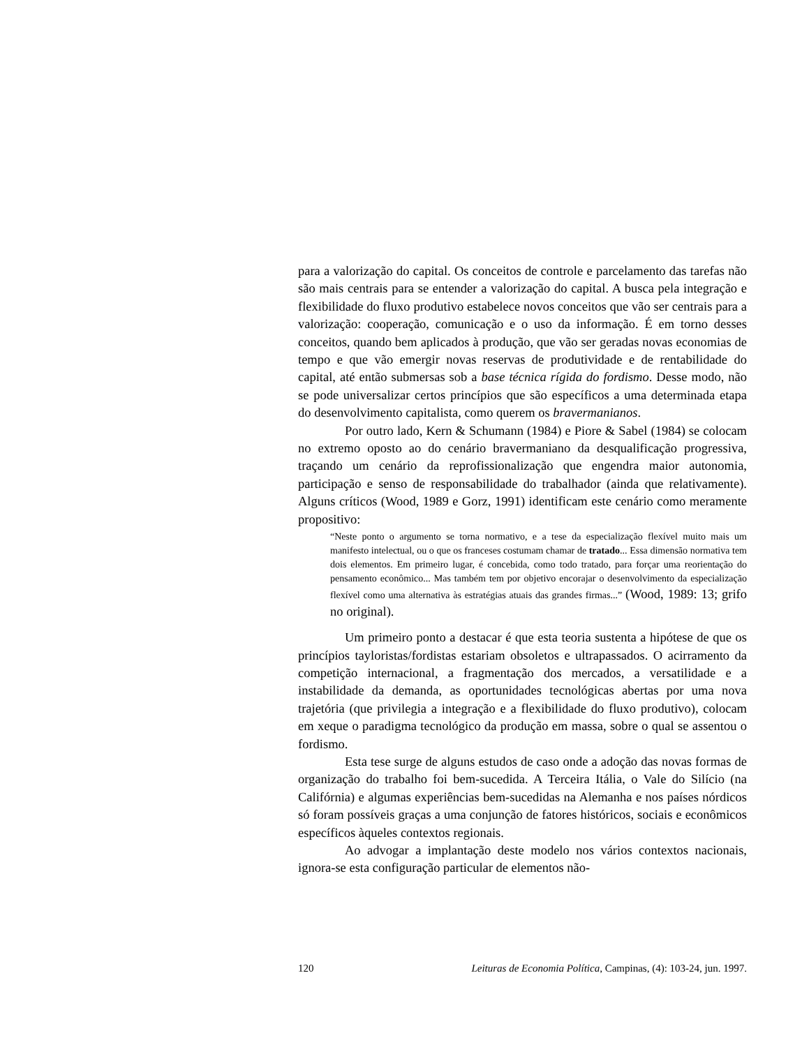para a valorização do capital. Os conceitos de controle e parcelamento das tarefas não são mais centrais para se entender a valorização do capital. A busca pela integração e flexibilidade do fluxo produtivo estabelece novos conceitos que vão ser centrais para a valorização: cooperação, comunicação e o uso da informação. É em torno desses conceitos, quando bem aplicados à produção, que vão ser geradas novas economias de tempo e que vão emergir novas reservas de produtividade e de rentabilidade do capital, até então submersas sob a base técnica rígida do fordismo. Desse modo, não se pode universalizar certos princípios que são específicos a uma determinada etapa do desenvolvimento capitalista, como querem os bravermanianos.
Por outro lado, Kern & Schumann (1984) e Piore & Sabel (1984) se colocam no extremo oposto ao do cenário bravermaniano da desqualificação progressiva, traçando um cenário da reprofissionalização que engendra maior autonomia, participação e senso de responsabilidade do trabalhador (ainda que relativamente). Alguns críticos (Wood, 1989 e Gorz, 1991) identificam este cenário como meramente propositivo:
“Neste ponto o argumento se torna normativo, e a tese da especialização flexível muito mais um manifesto intelectual, ou o que os franceses costumam chamar de tratado... Essa dimensão normativa tem dois elementos. Em primeiro lugar, é concebida, como todo tratado, para forçar uma reorientação do pensamento econômico... Mas também tem por objetivo encorajar o desenvolvimento da especialização flexível como uma alternativa às estratégias atuais das grandes firmas...” (Wood, 1989: 13; grifo no original).
Um primeiro ponto a destacar é que esta teoria sustenta a hipótese de que os princípios tayloristas/fordistas estariam obsoletos e ultrapassados. O acirramento da competição internacional, a fragmentação dos mercados, a versatilidade e a instabilidade da demanda, as oportunidades tecnológicas abertas por uma nova trajetória (que privilegia a integração e a flexibilidade do fluxo produtivo), colocam em xeque o paradigma tecnológico da produção em massa, sobre o qual se assentou o fordismo.
Esta tese surge de alguns estudos de caso onde a adoção das novas formas de organização do trabalho foi bem-sucedida. A Terceira Itália, o Vale do Silício (na Califórnia) e algumas experiências bem-sucedidas na Alemanha e nos países nórdicos só foram possíveis graças a uma conjunção de fatores históricos, sociais e econômicos específicos àqueles contextos regionais.
Ao advogar a implantação deste modelo nos vários contextos nacionais, ignora-se esta configuração particular de elementos não-
120 Leituras de Economia Política, Campinas, (4): 103-24, jun. 1997.